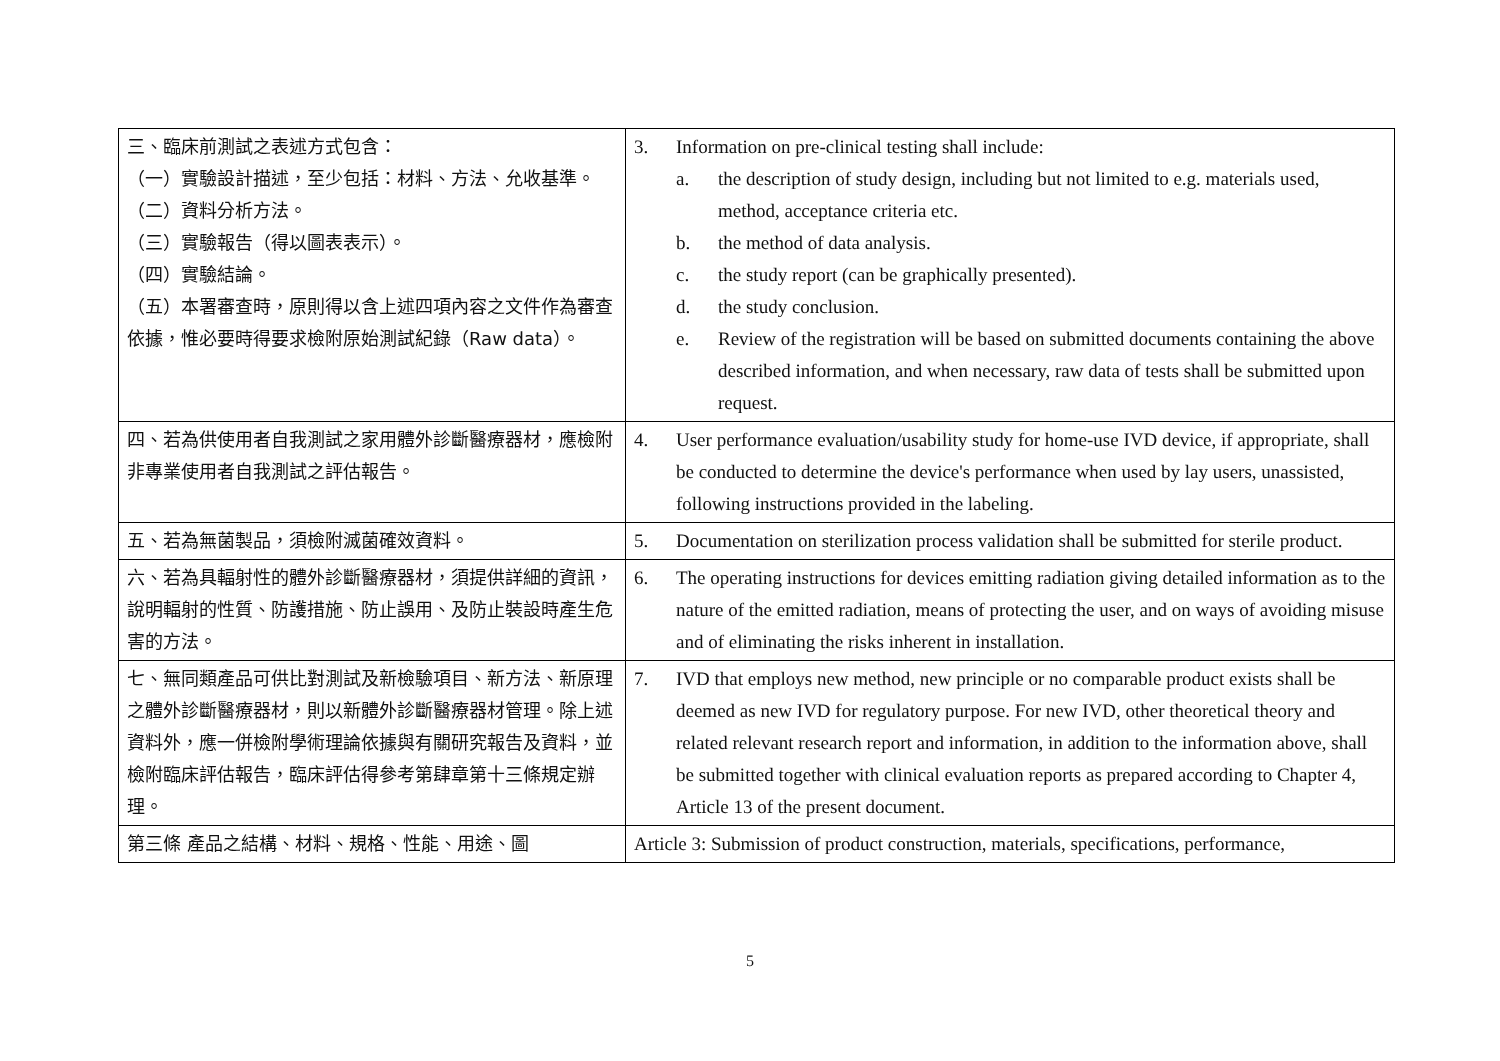| 三、臨床前測試之表述方式包含： （一）實驗設計描述，至少包括：材料、方法、允收基準。 （二）資料分析方法。 （三）實驗報告（得以圖表表示）。 （四）實驗結論。 （五）本署審查時，原則得以含上述四項內容之文件作為審查依據，惟必要時得要求檢附原始測試紀錄（Raw data）。 | 3. Information on pre-clinical testing shall include: a. the description of study design, including but not limited to e.g. materials used, method, acceptance criteria etc. b. the method of data analysis. c. the study report (can be graphically presented). d. the study conclusion. e. Review of the registration will be based on submitted documents containing the above described information, and when necessary, raw data of tests shall be submitted upon request. |
| 四、若為供使用者自我測試之家用體外診斷醫療器材，應檢附非專業使用者自我測試之評估報告。 | 4. User performance evaluation/usability study for home-use IVD device, if appropriate, shall be conducted to determine the device's performance when used by lay users, unassisted, following instructions provided in the labeling. |
| 五、若為無菌製品，須檢附滅菌確效資料。 | 5. Documentation on sterilization process validation shall be submitted for sterile product. |
| 六、若為具輻射性的體外診斷醫療器材，須提供詳細的資訊，說明輻射的性質、防護措施、防止誤用、及防止裝設時產生危害的方法。 | 6. The operating instructions for devices emitting radiation giving detailed information as to the nature of the emitted radiation, means of protecting the user, and on ways of avoiding misuse and of eliminating the risks inherent in installation. |
| 七、無同類產品可供比對測試及新檢驗項目、新方法、新原理之體外診斷醫療器材，則以新體外診斷醫療器材管理。除上述資料外，應一併檢附學術理論依據與有關研究報告及資料，並檢附臨床評估報告，臨床評估得參考第肆章第十三條規定辦理。 | 7. IVD that employs new method, new principle or no comparable product exists shall be deemed as new IVD for regulatory purpose. For new IVD, other theoretical theory and related relevant research report and information, in addition to the information above, shall be submitted together with clinical evaluation reports as prepared according to Chapter 4, Article 13 of the present document. |
| 第三條 產品之結構、材料、規格、性能、用途、圖 | Article 3: Submission of product construction, materials, specifications, performance, |
5